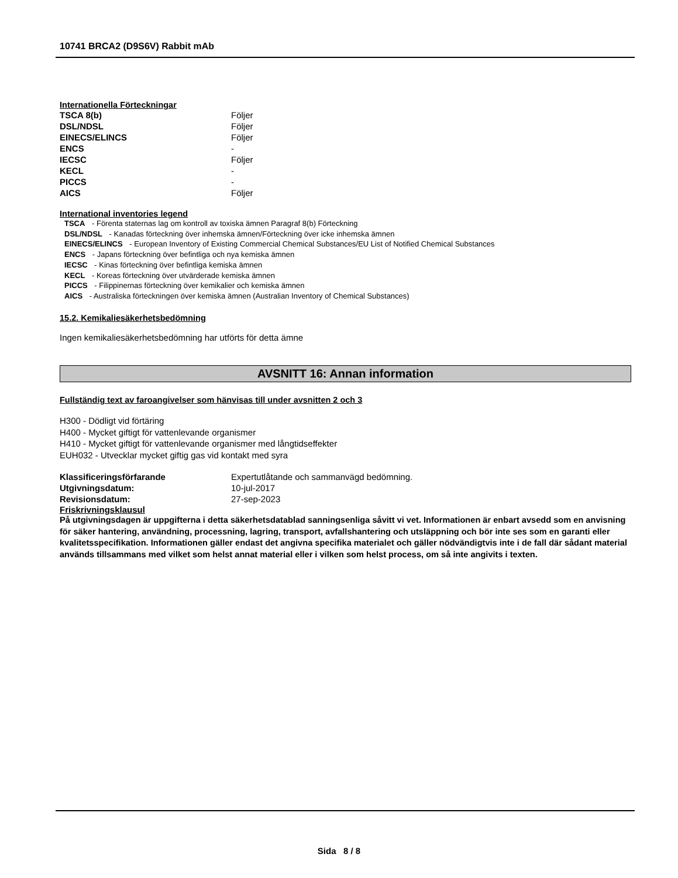10741 BRCA2 (D9S6V) Rabbit mAb
Internationella Förteckningar
| TSCA 8(b) | Följer |
| DSL/NDSL | Följer |
| EINECS/ELINCS | Följer |
| ENCS | - |
| IECSC | Följer |
| KECL | - |
| PICCS | - |
| AICS | Följer |
International inventories legend
TSCA - Förenta staternas lag om kontroll av toxiska ämnen Paragraf 8(b) Förteckning
DSL/NDSL - Kanadas förteckning över inhemska ämnen/Förteckning över icke inhemska ämnen
EINECS/ELINCS - European Inventory of Existing Commercial Chemical Substances/EU List of Notified Chemical Substances
ENCS - Japans förteckning över befintliga och nya kemiska ämnen
IECSC - Kinas förteckning över befintliga kemiska ämnen
KECL - Koreas förteckning över utvärderade kemiska ämnen
PICCS - Filippinernas förteckning över kemikalier och kemiska ämnen
AICS - Australiska förteckningen över kemiska ämnen (Australian Inventory of Chemical Substances)
15.2. Kemikaliesäkerhetsbedömning
Ingen kemikaliesäkerhetsbedömning har utförts för detta ämne
AVSNITT 16: Annan information
Fullständig text av faroangivelser som hänvisas till under avsnitten 2 och 3
H300 - Dödligt vid förtäring
H400 - Mycket giftigt för vattenlevande organismer
H410 - Mycket giftigt för vattenlevande organismer med långtidseffekter
EUH032 - Utvecklar mycket giftig gas vid kontakt med syra
| Klassificeringsförfarande | Expertutlåtande och sammanvägd bedömning. |
| Utgivningsdatum: | 10-jul-2017 |
| Revisionsdatum: | 27-sep-2023 |
Friskrivningsklausul
På utgivningsdagen är uppgifterna i detta säkerhetsdatablad sanningsenliga såvitt vi vet. Informationen är enbart avsedd som en anvisning för säker hantering, användning, processning, lagring, transport, avfallshantering och utsläppning och bör inte ses som en garanti eller kvalitetsspecifikation. Informationen gäller endast det angivna specifika materialet och gäller nödvändigtvis inte i de fall där sådant material används tillsammans med vilket som helst annat material eller i vilken som helst process, om så inte angivits i texten.
Sida 8 / 8